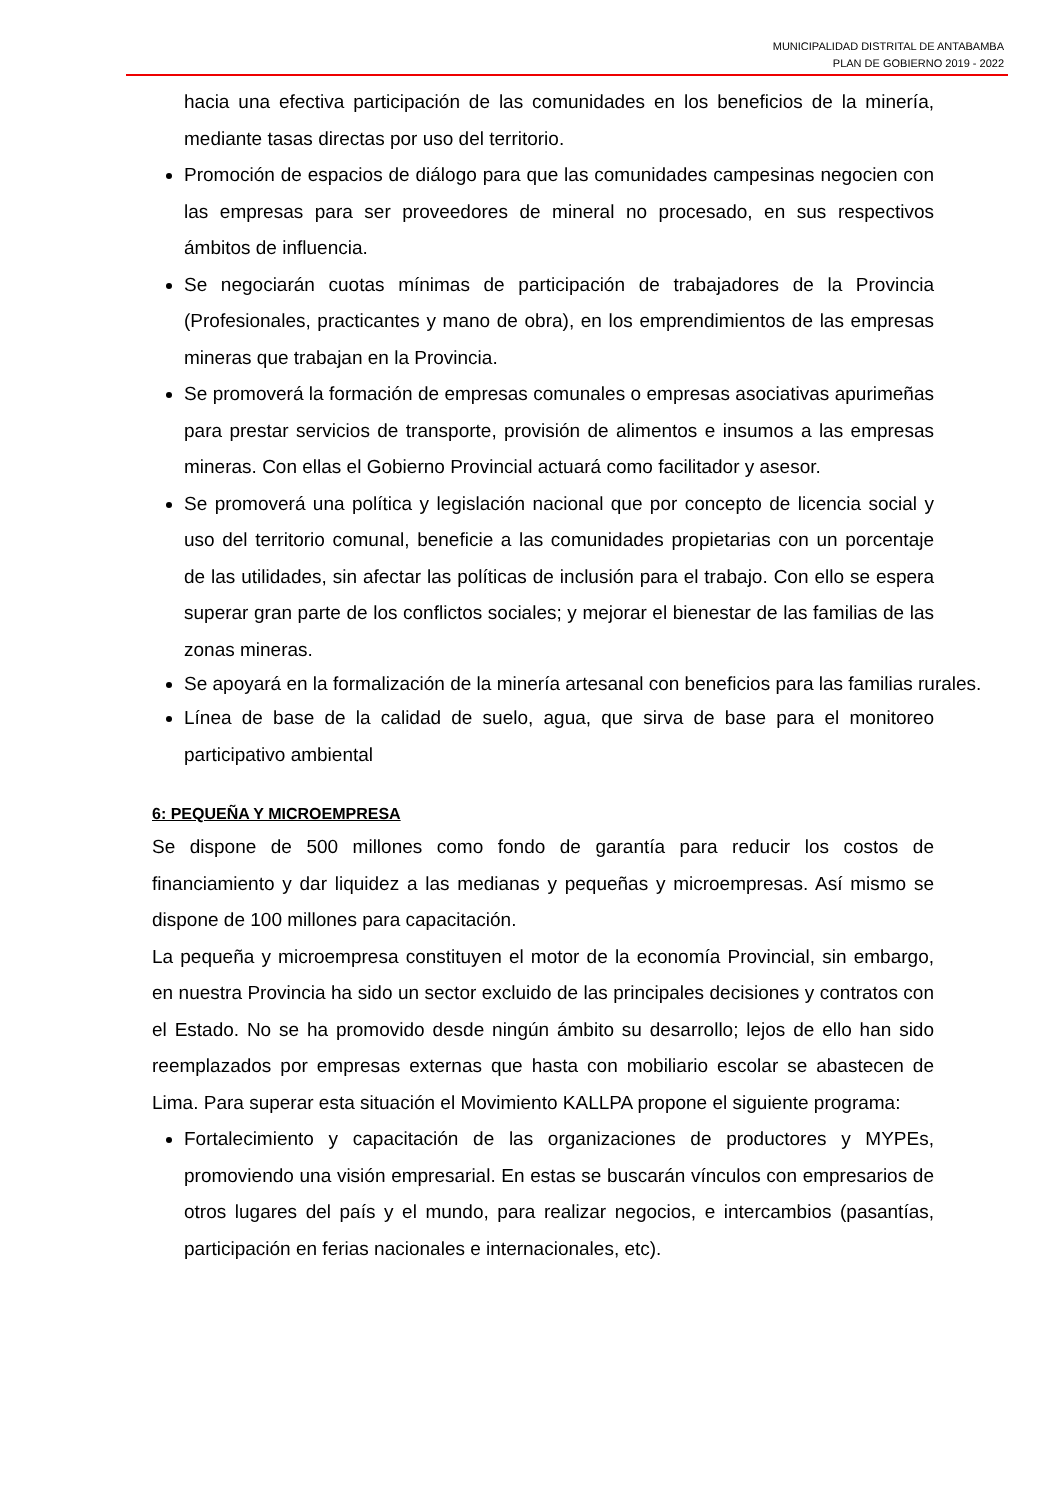MUNICIPALIDAD DISTRITAL DE ANTABAMBA
PLAN DE GOBIERNO 2019 - 2022
hacia una efectiva participación de las comunidades en los beneficios de la minería, mediante tasas directas por uso del territorio.
Promoción de espacios de diálogo para que las comunidades campesinas negocien con las empresas para ser proveedores de mineral no procesado, en sus respectivos ámbitos de influencia.
Se negociarán cuotas mínimas de participación de trabajadores de la Provincia (Profesionales, practicantes y mano de obra), en los emprendimientos de las empresas mineras que trabajan en la Provincia.
Se promoverá la formación de empresas comunales o empresas asociativas apurimeñas para prestar servicios de transporte, provisión de alimentos e insumos a las empresas mineras. Con ellas el Gobierno Provincial actuará como facilitador y asesor.
Se promoverá una política y legislación nacional que por concepto de licencia social y uso del territorio comunal, beneficie a las comunidades propietarias con un porcentaje de las utilidades, sin afectar las políticas de inclusión para el trabajo. Con ello se espera superar gran parte de los conflictos sociales; y mejorar el bienestar de las familias de las zonas mineras.
Se apoyará en la formalización de la minería artesanal con beneficios para las familias rurales.
Línea de base de la calidad de suelo, agua, que sirva de base para el monitoreo participativo ambiental
6: PEQUEÑA Y MICROEMPRESA
Se dispone de 500 millones como fondo de garantía para reducir los costos de financiamiento y dar liquidez a las medianas y pequeñas y microempresas. Así mismo se dispone de 100 millones para capacitación.
La pequeña y microempresa constituyen el motor de la economía Provincial, sin embargo, en nuestra Provincia ha sido un sector excluido de las principales decisiones y contratos con el Estado. No se ha promovido desde ningún ámbito su desarrollo; lejos de ello han sido reemplazados por empresas externas que hasta con mobiliario escolar se abastecen de Lima. Para superar esta situación el Movimiento KALLPA propone el siguiente programa:
Fortalecimiento y capacitación de las organizaciones de productores y MYPEs, promoviendo una visión empresarial. En estas se buscarán vínculos con empresarios de otros lugares del país y el mundo, para realizar negocios, e intercambios (pasantías, participación en ferias nacionales e internacionales, etc).